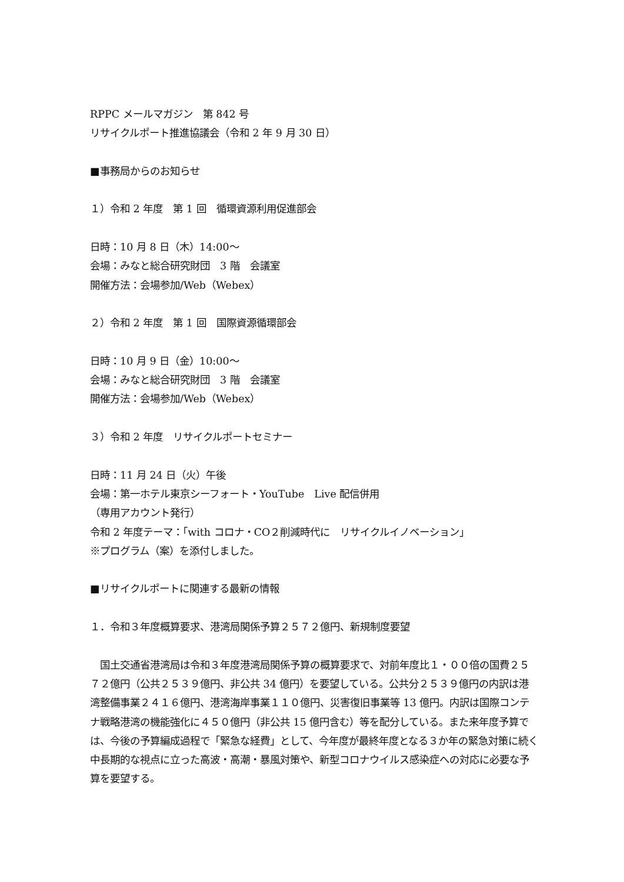RPPC メールマガジン　第 842 号
リサイクルポート推進協議会（令和 2 年 9 月 30 日）
■事務局からのお知らせ
１）令和 2 年度　第 1 回　循環資源利用促進部会
日時：10 月 8 日（木）14:00～
会場：みなと総合研究財団　3 階　会議室
開催方法：会場参加/Web（Webex）
２）令和 2 年度　第 1 回　国際資源循環部会
日時：10 月 9 日（金）10:00～
会場：みなと総合研究財団　3 階　会議室
開催方法：会場参加/Web（Webex）
３）令和 2 年度　リサイクルポートセミナー
日時：11 月 24 日（火）午後
会場：第一ホテル東京シーフォート・YouTube　Live 配信併用
（専用アカウント発行）
令和 2 年度テーマ：「with コロナ・CO２削減時代に　リサイクルイノベーション」
※プログラム（案）を添付しました。
■リサイクルポートに関連する最新の情報
１．令和３年度概算要求、港湾局関係予算２５７２億円、新規制度要望
　国土交通省港湾局は令和３年度港湾局関係予算の概算要求で、対前年度比１・００倍の国費２５７２億円（公共２５３９億円、非公共 34 億円）を要望している。公共分２５３９億円の内訳は港湾整備事業２４１６億円、港湾海岸事業１１０億円、災害復旧事業等 13 億円。内訳は国際コンテナ戦略港湾の機能強化に４５０億円（非公共 15 億円含む）等を配分している。また来年度予算では、今後の予算編成過程で「緊急な経費」として、今年度が最終年度となる３か年の緊急対策に続く中長期的な視点に立った高波・高潮・暴風対策や、新型コロナウイルス感染症への対応に必要な予算を要望する。